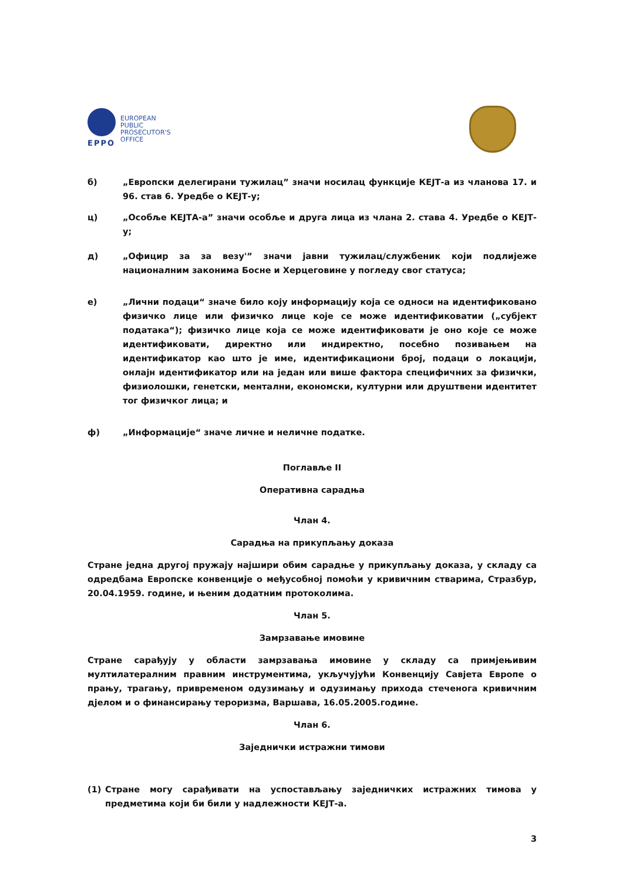EPPO
EUROPEAN
PUBLIC
PROSECUTOR'S
OFFICE
б) „Европски делегирани тужилац” значи носилац функције КЕЈТ-а из чланова 17. и 96. став 6. Уредбе о КЕЈТ-у;
ц) „Особље КЕЈТА-а” значи особље и друга лица из члана 2. става 4. Уредбе о КЕЈТ-у;
д) „Официр за за везу'” значи јавни тужилац/службеник који подлијеже националним законима Босне и Херцеговине у погледу свог статуса;
е) „Лични подаци“ значе било коју информацију која се односи на идентификовано физичко лице или физичко лице које се може идентификоватии („субјект података“); физичко лице која се може идентификовати је оно које се може идентификовати, директно или индиректно, посебно позивањем на идентификатор као што је име, идентификациони број, подаци о локацији, онлајн идентификатор или на један или више фактора специфичних за физички, физиолошки, генетски, ментални, економски, културни или друштвени идентитет тог физичког лица; и
ф) „Информације“ значе личне и неличне податке.
Поглавље II
Оперативна сарадња
Члан 4.
Сарадња на прикупљању доказа
Стране једна другој пружају најшири обим сарадње у прикупљању доказа, у складу са одредбама Европске конвенције о међусобној помоћи у кривичним стварима, Стразбур, 20.04.1959. године, и њеним додатним протоколима.
Члан 5.
Замрзавање имовине
Стране сарађују у области замрзавања имовине у складу са примјењивим мултилатералним правним инструментима, укључујући Конвенцију Савјета Европе о прању, трагању, привременом одузимању и одузимању прихода стеченога кривичним дјелом и о финансирању тероризма, Варшава, 16.05.2005.године.
Члан 6.
Заједнички истражни тимови
(1) Стране могу сарађивати на успостављању заједничких истражних тимова у предметима који би били у надлежности КЕЈТ-а.
3